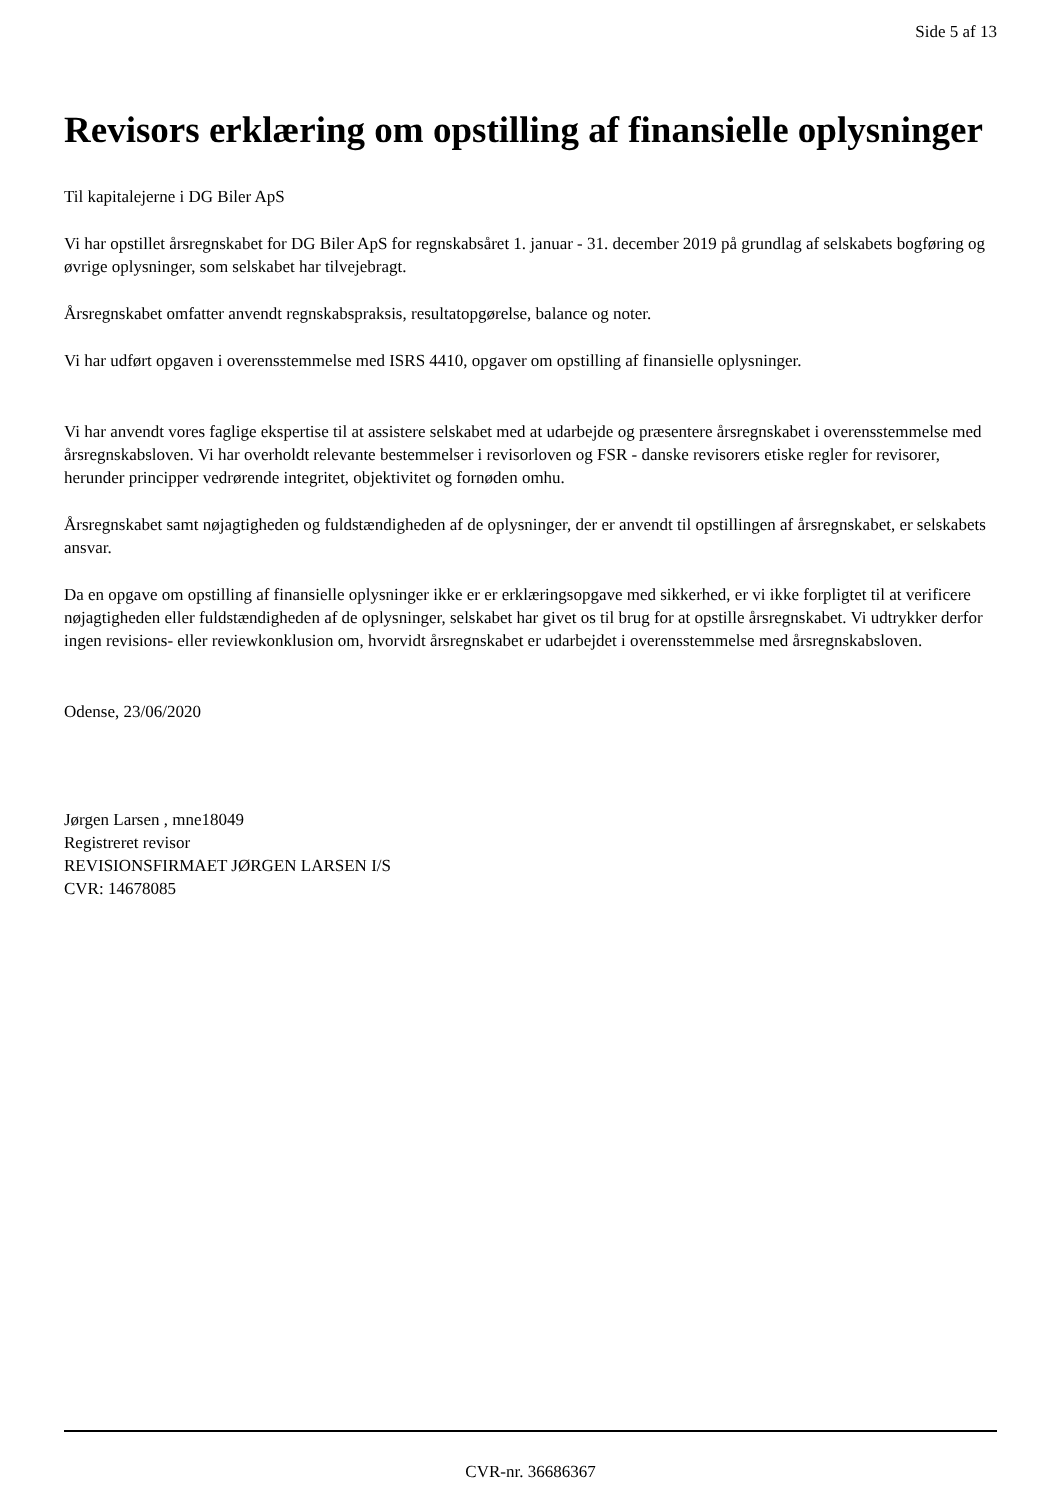Side 5 af 13
Revisors erklæring om opstilling af finansielle oplysninger
Til kapitalejerne i DG Biler ApS
Vi har opstillet årsregnskabet for DG Biler ApS for regnskabsåret 1. januar - 31. december 2019 på grundlag af selskabets bogføring og øvrige oplysninger, som selskabet har tilvejebragt.
Årsregnskabet omfatter anvendt regnskabspraksis, resultatopgørelse, balance og noter.
Vi har udført opgaven i overensstemmelse med ISRS 4410, opgaver om opstilling af finansielle oplysninger.
Vi har anvendt vores faglige ekspertise til at assistere selskabet med at udarbejde og præsentere årsregnskabet i overensstemmelse med årsregnskabsloven. Vi har overholdt relevante bestemmelser i revisorloven og FSR - danske revisorers etiske regler for revisorer, herunder principper vedrørende integritet, objektivitet og fornøden omhu.
Årsregnskabet samt nøjagtigheden og fuldstændigheden af de oplysninger, der er anvendt til opstillingen af årsregnskabet, er selskabets ansvar.
Da en opgave om opstilling af finansielle oplysninger ikke er er erklæringsopgave med sikkerhed, er vi ikke forpligtet til at verificere nøjagtigheden eller fuldstændigheden af de oplysninger, selskabet har givet os til brug for at opstille årsregnskabet. Vi udtrykker derfor ingen revisions- eller reviewkonklusion om, hvorvidt årsregnskabet er udarbejdet i overensstemmelse med årsregnskabsloven.
Odense, 23/06/2020
Jørgen Larsen , mne18049
Registreret revisor
REVISIONSFIRMAET JØRGEN LARSEN I/S
CVR: 14678085
CVR-nr. 36686367